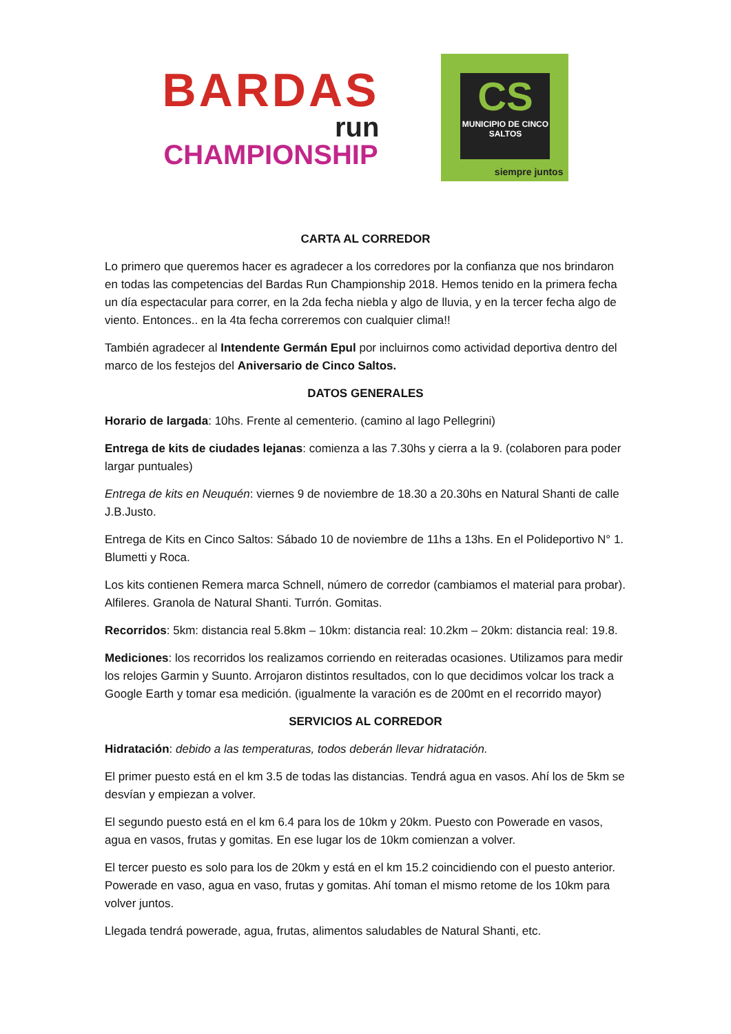BARDAS
run
CHAMPIONSHIP
CS
MUNICIPIO DE CINCO SALTOS
siempre juntos
CARTA AL CORREDOR
Lo primero que queremos hacer es agradecer a los corredores por la confianza que nos brindaron en todas las competencias del Bardas Run Championship 2018. Hemos tenido en la primera fecha un día espectacular para correr, en la 2da fecha niebla y algo de lluvia, y en la tercer fecha algo de viento. Entonces.. en la 4ta fecha correremos con cualquier clima!!
También agradecer al Intendente Germán Epul por incluirnos como actividad deportiva dentro del marco de los festejos del Aniversario de Cinco Saltos.
DATOS GENERALES
Horario de largada: 10hs. Frente al cementerio. (camino al lago Pellegrini)
Entrega de kits de ciudades lejanas: comienza a las 7.30hs y cierra a la 9. (colaboren para poder largar puntuales)
Entrega de kits en Neuquén: viernes 9 de noviembre de 18.30 a 20.30hs en Natural Shanti de calle J.B.Justo.
Entrega de Kits en Cinco Saltos: Sábado 10 de noviembre de 11hs a 13hs. En el Polideportivo N° 1. Blumetti y Roca.
Los kits contienen Remera marca Schnell, número de corredor (cambiamos el material para probar). Alfileres. Granola de Natural Shanti. Turrón. Gomitas.
Recorridos: 5km: distancia real 5.8km – 10km: distancia real: 10.2km – 20km: distancia real: 19.8.
Mediciones: los recorridos los realizamos corriendo en reiteradas ocasiones. Utilizamos para medir los relojes Garmin y Suunto. Arrojaron distintos resultados, con lo que decidimos volcar los track a Google Earth y tomar esa medición. (igualmente la varación es de 200mt en el recorrido mayor)
SERVICIOS AL CORREDOR
Hidratación: debido a las temperaturas, todos deberán llevar hidratación.
El primer puesto está en el km 3.5 de todas las distancias. Tendrá agua en vasos. Ahí los de 5km se desvían y empiezan a volver.
El segundo puesto está en el km 6.4 para los de 10km y 20km. Puesto con Powerade en vasos, agua en vasos, frutas y gomitas. En ese lugar los de 10km comienzan a volver.
El tercer puesto es solo para los de 20km y está en el km 15.2 coincidiendo con el puesto anterior. Powerade en vaso, agua en vaso, frutas y gomitas. Ahí toman el mismo retome de los 10km para volver juntos.
Llegada tendrá powerade, agua, frutas, alimentos saludables de Natural Shanti, etc.